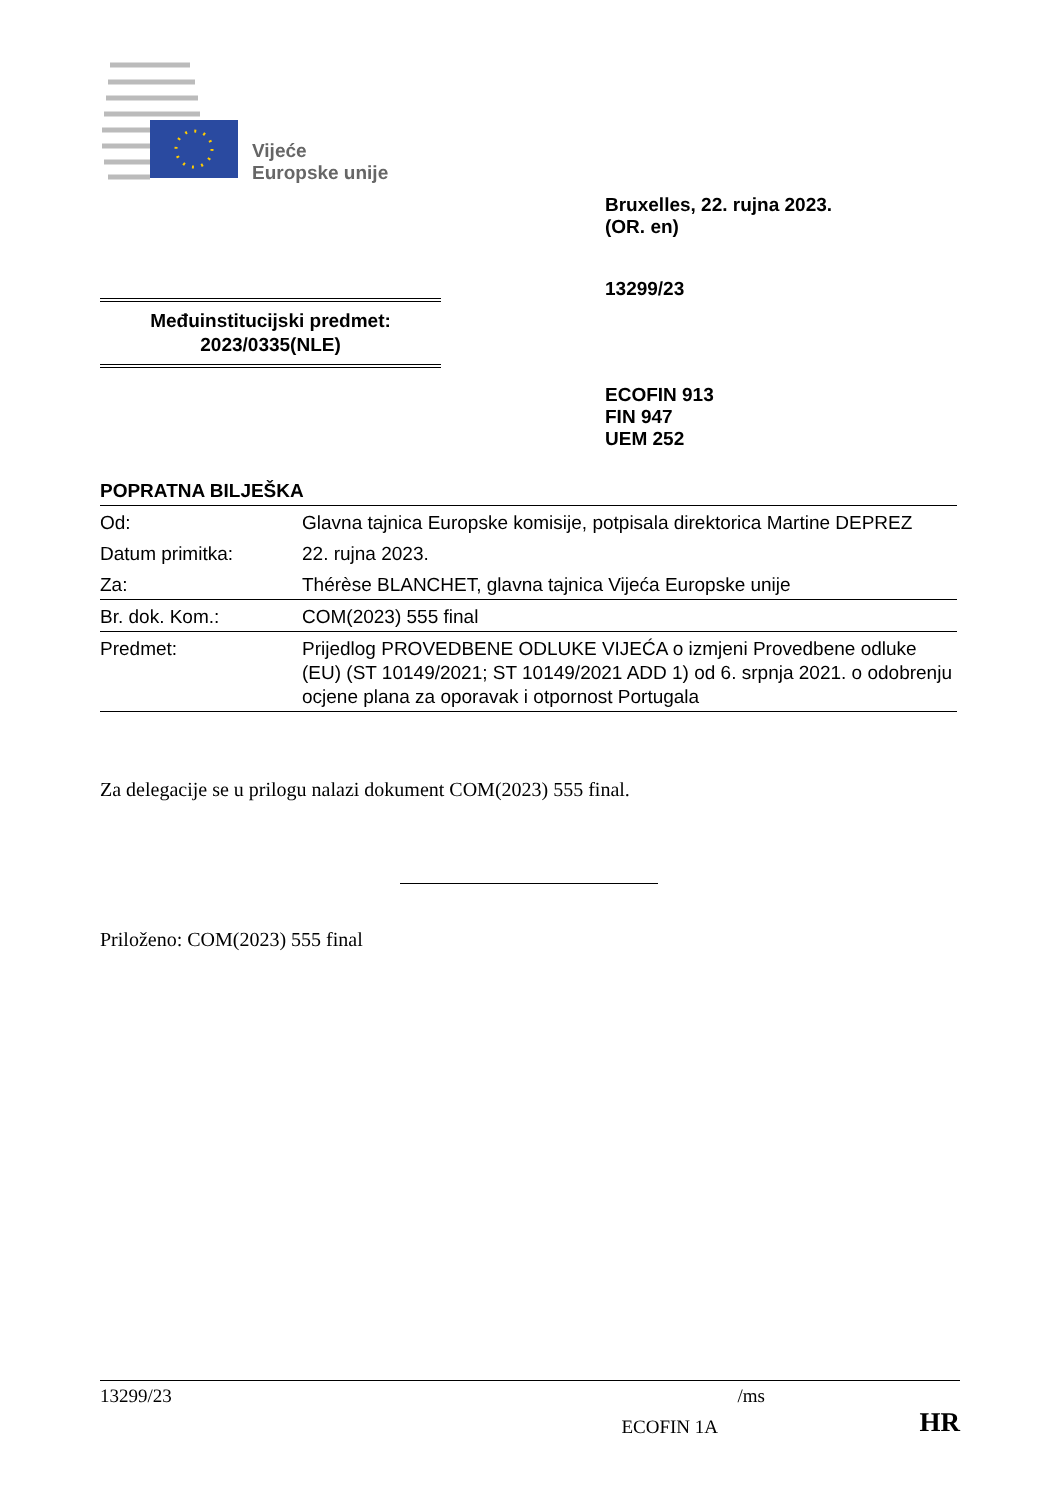Vijeće
Europske unije
Bruxelles, 22. rujna 2023.
(OR. en)
13299/23
Međuinstitucijski predmet:
2023/0335(NLE)
ECOFIN 913
FIN 947
UEM 252
POPRATNA BILJEŠKA
| Od: | Glavna tajnica Europske komisije, potpisala direktorica Martine DEPREZ |
| Datum primitka: | 22. rujna 2023. |
| Za: | Thérèse BLANCHET, glavna tajnica Vijeća Europske unije |
| Br. dok. Kom.: | COM(2023) 555 final |
| Predmet: | Prijedlog PROVEDBENE ODLUKE VIJEĆA o izmjeni Provedbene odluke (EU) (ST 10149/2021; ST 10149/2021 ADD 1) od 6. srpnja 2021. o odobrenju ocjene plana za oporavak i otpornost Portugala |
Za delegacije se u prilogu nalazi dokument COM(2023) 555 final.
Priloženo: COM(2023) 555 final
13299/23 /ms
ECOFIN 1A HR